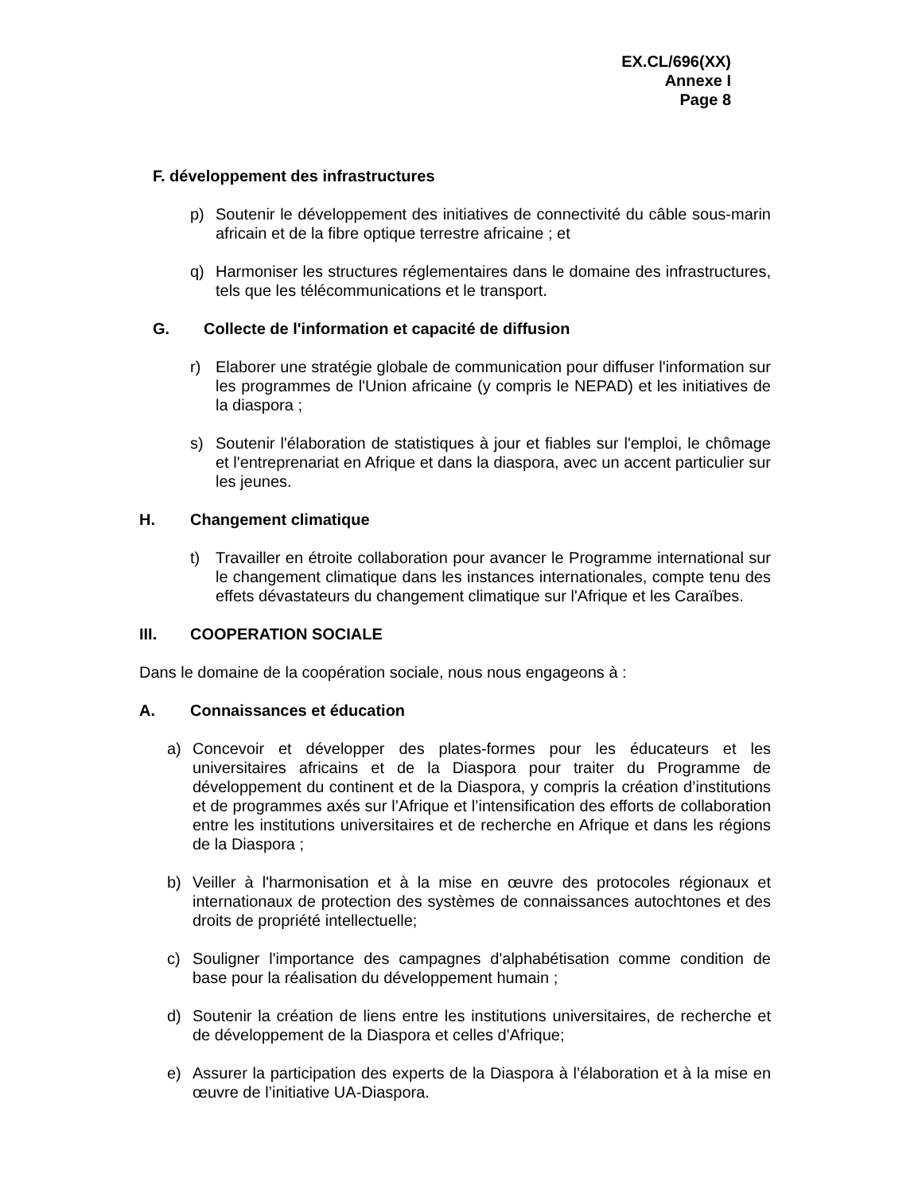EX.CL/696(XX)
Annexe I
Page 8
F. développement des infrastructures
p) Soutenir le développement des initiatives de connectivité du câble sous-marin africain et de la fibre optique terrestre africaine ; et
q) Harmoniser les structures réglementaires dans le domaine des infrastructures, tels que les télécommunications et le transport.
G. Collecte de l'information et capacité de diffusion
r) Elaborer une stratégie globale de communication pour diffuser l'information sur les programmes de l'Union africaine (y compris le NEPAD) et les initiatives de la diaspora ;
s) Soutenir l'élaboration de statistiques à jour et fiables sur l'emploi, le chômage et l'entreprenariat en Afrique et dans la diaspora, avec un accent particulier sur les jeunes.
H. Changement climatique
t) Travailler en étroite collaboration pour avancer le Programme international sur le changement climatique dans les instances internationales, compte tenu des effets dévastateurs du changement climatique sur l'Afrique et les Caraïbes.
III. COOPERATION SOCIALE
Dans le domaine de la coopération sociale, nous nous engageons à :
A. Connaissances et éducation
a) Concevoir et développer des plates-formes pour les éducateurs et les universitaires africains et de la Diaspora pour traiter du Programme de développement du continent et de la Diaspora, y compris la création d’institutions et de programmes axés sur l’Afrique et l’intensification des efforts de collaboration entre les institutions universitaires et de recherche en Afrique et dans les régions de la Diaspora ;
b) Veiller à l'harmonisation et à la mise en œuvre des protocoles régionaux et internationaux de protection des systèmes de connaissances autochtones et des droits de propriété intellectuelle;
c) Souligner l'importance des campagnes d'alphabétisation comme condition de base pour la réalisation du développement humain ;
d) Soutenir la création de liens entre les institutions universitaires, de recherche et de développement de la Diaspora et celles d'Afrique;
e) Assurer la participation des experts de la Diaspora à l’élaboration et à la mise en œuvre de l’initiative UA-Diaspora.